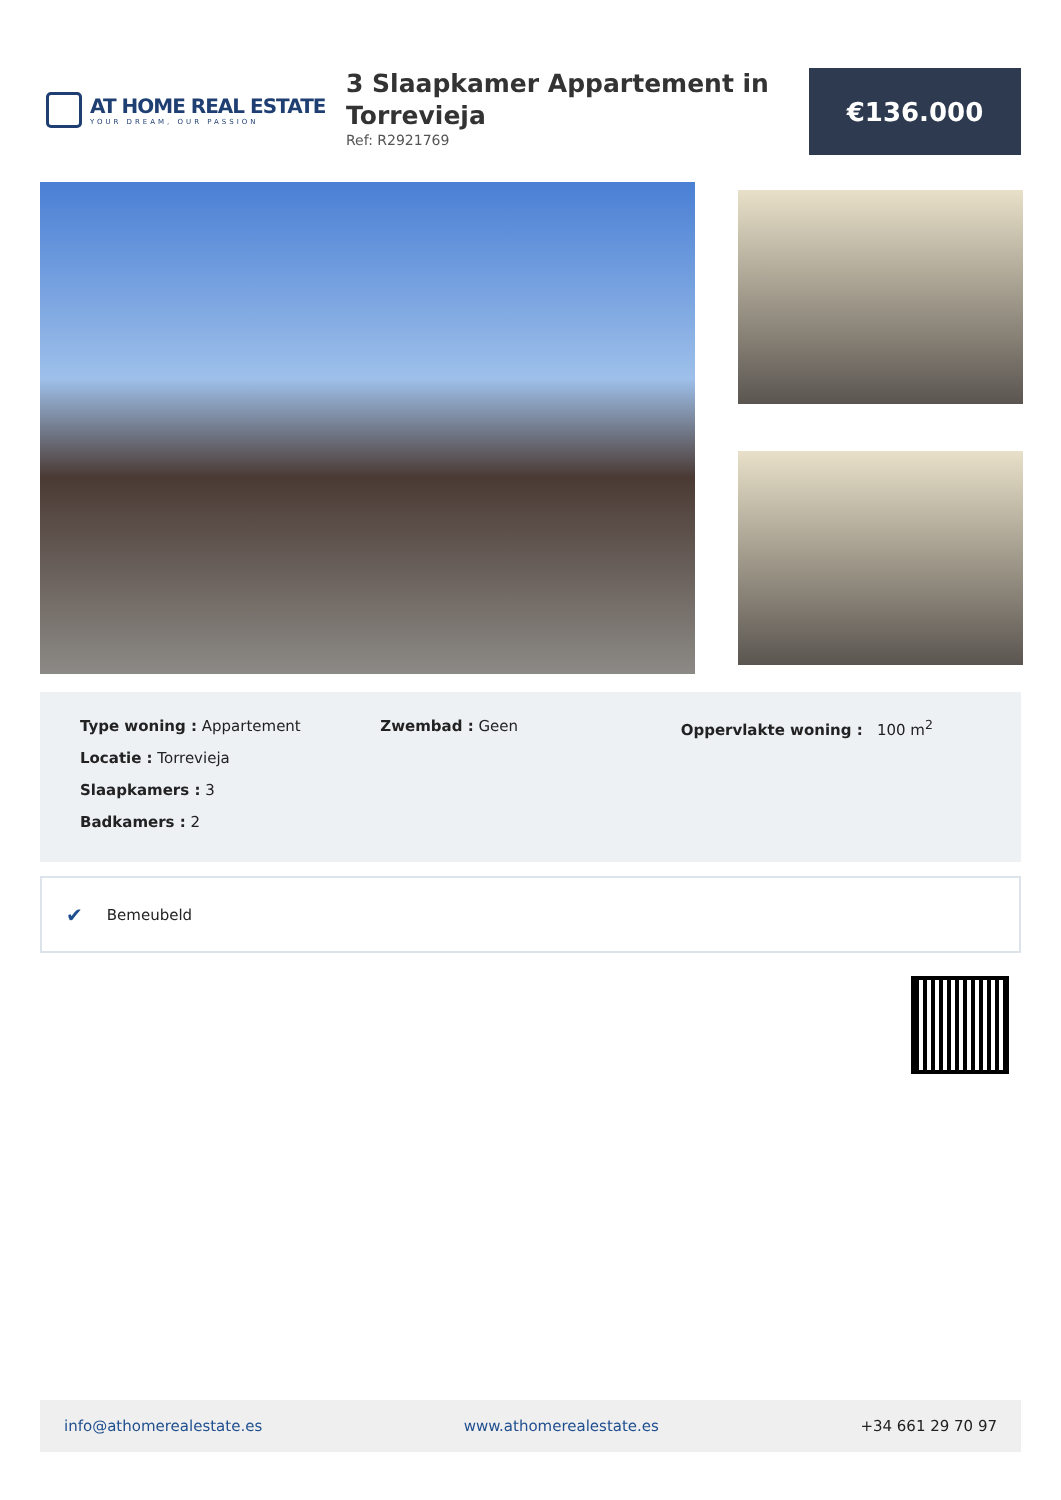AT HOME REAL ESTATE
YOUR DREAM, OUR PASSION
3 Slaapkamer Appartement in Torrevieja
Ref: R2921769
€136.000
Type woning : Appartement
Locatie : Torrevieja
Slaapkamers : 3
Badkamers : 2
Zwembad : Geen Oppervlakte woning : 100 m<sup>2</sup>
✔ Bemeubeld
info@athomerealestate.es www.athomerealestate.es +34 661 29 70 97